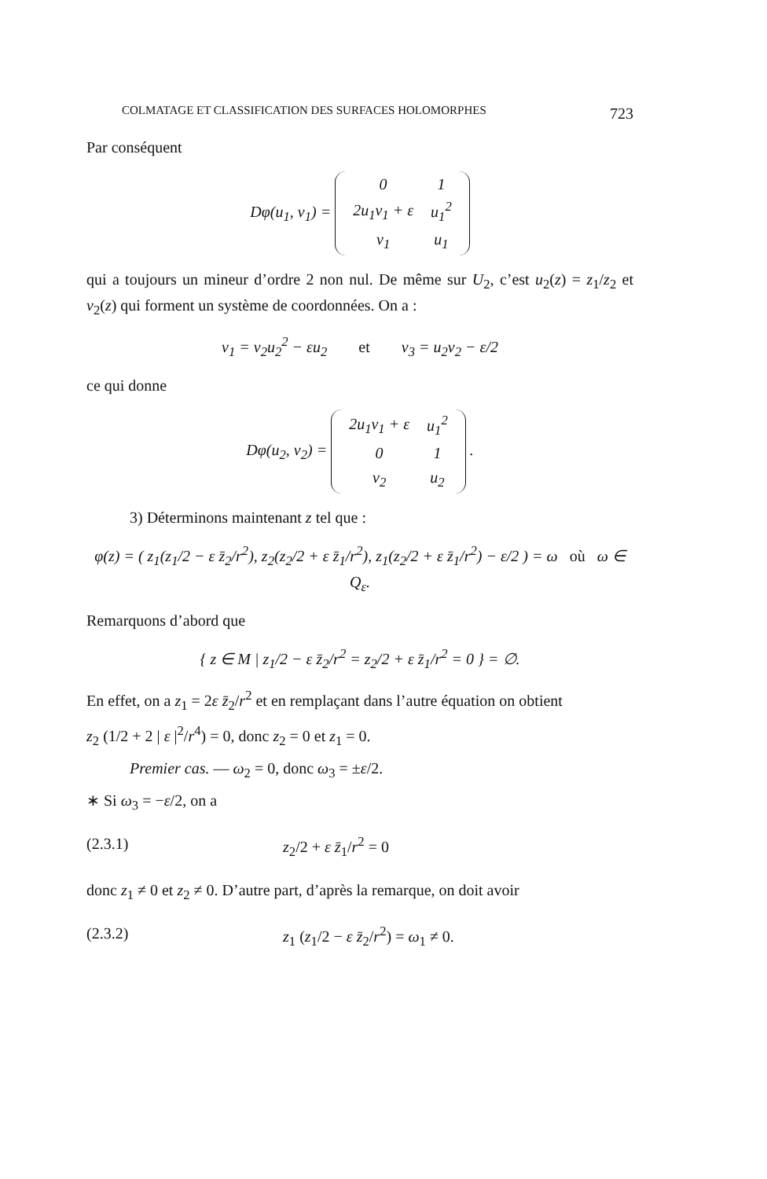COLMATAGE ET CLASSIFICATION DES SURFACES HOLOMORPHES 723
Par conséquent
Dφ(u<sub>1</sub>, v<sub>1</sub>) =
| 0 | 1 |
| 2u<sub>1</sub>v<sub>1</sub> + ε | u<sub>1</sub><sup>2</sup> |
| v<sub>1</sub> | u<sub>1</sub> |
qui a toujours un mineur d’ordre 2 non nul. De même sur U<sub>2</sub>, c’est u<sub>2</sub>(z) = z<sub>1</sub>/z<sub>2</sub> et v<sub>2</sub>(z) qui forment un système de coordonnées. On a :
v<sub>1</sub> = v<sub>2</sub>u<sub>2</sub><sup>2</sup> − εu<sub>2</sub> et v<sub>3</sub> = u<sub>2</sub>v<sub>2</sub> − ε/2
ce qui donne
Dφ(u<sub>2</sub>, v<sub>2</sub>) =
| 2u<sub>1</sub>v<sub>1</sub> + ε | u<sub>1</sub><sup>2</sup> |
| 0 | 1 |
| v<sub>2</sub> | u<sub>2</sub> |
.
3) Déterminons maintenant z tel que :
φ(z) = ( z<sub>1</sub>(z<sub>1</sub>/2 − ε z̄<sub>2</sub>/r<sup>2</sup>), z<sub>2</sub>(z<sub>2</sub>/2 + ε z̄<sub>1</sub>/r<sup>2</sup>), z<sub>1</sub>(z<sub>2</sub>/2 + ε z̄<sub>1</sub>/r<sup>2</sup>) − ε/2 ) = ω où ω ∈ Q<sub>ε</sub>.
Remarquons d’abord que
{ z ∈ M | z<sub>1</sub>/2 − ε z̄<sub>2</sub>/r<sup>2</sup> = z<sub>2</sub>/2 + ε z̄<sub>1</sub>/r<sup>2</sup> = 0 } = ∅.
En effet, on a z<sub>1</sub> = 2ε z̄<sub>2</sub>/r<sup>2</sup> et en remplaçant dans l’autre équation on obtient
z<sub>2</sub> (1/2 + 2 | ε |<sup>2</sup>/r<sup>4</sup>) = 0, donc z<sub>2</sub> = 0 et z<sub>1</sub> = 0.
Premier cas. — ω<sub>2</sub> = 0, donc ω<sub>3</sub> = ±ε/2.
∗ Si ω<sub>3</sub> = −ε/2, on a
(2.3.1) z<sub>2</sub>/2 + ε z̄<sub>1</sub>/r<sup>2</sup> = 0
donc z<sub>1</sub> ≠ 0 et z<sub>2</sub> ≠ 0. D’autre part, d’après la remarque, on doit avoir
(2.3.2) z<sub>1</sub> (z<sub>1</sub>/2 − ε z̄<sub>2</sub>/r<sup>2</sup>) = ω<sub>1</sub> ≠ 0.